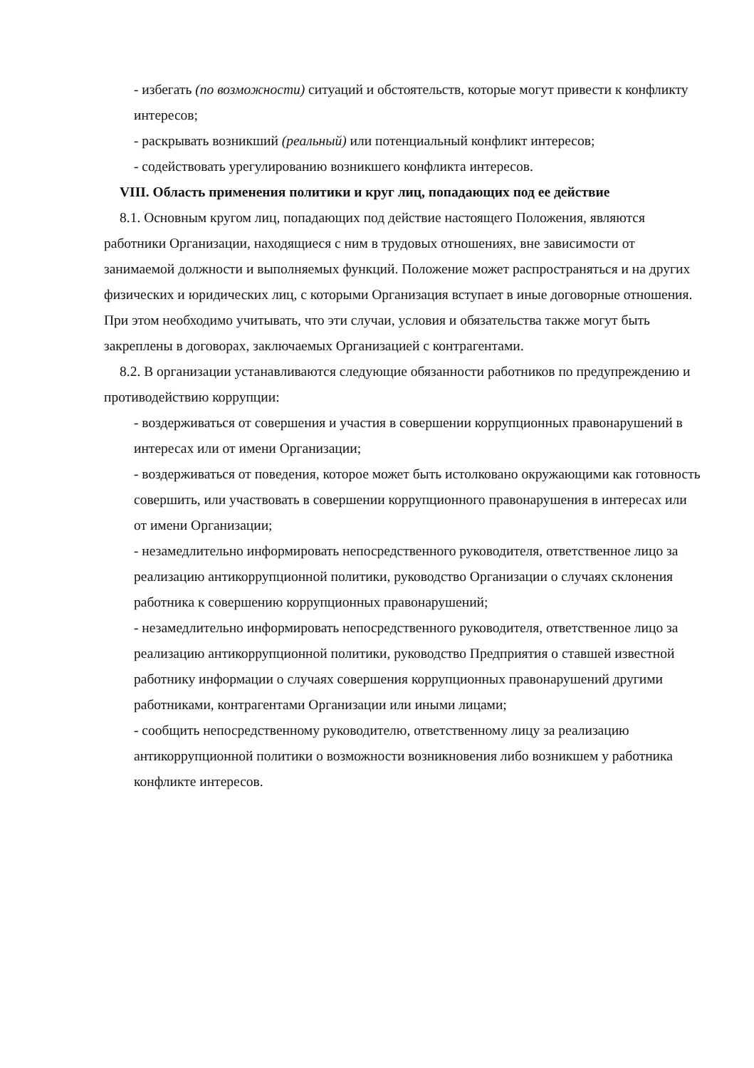- избегать (по возможности) ситуаций и обстоятельств, которые могут привести к конфликту интересов;
- раскрывать возникший (реальный) или потенциальный конфликт интересов;
- содействовать урегулированию возникшего конфликта интересов.
VIII. Область применения политики и круг лиц, попадающих под ее действие
8.1. Основным кругом лиц, попадающих под действие настоящего Положения, являются работники Организации, находящиеся с ним в трудовых отношениях, вне зависимости от занимаемой должности и выполняемых функций. Положение может распространяться и на других физических и юридических лиц, с которыми Организация вступает в иные договорные отношения. При этом необходимо учитывать, что эти случаи, условия и обязательства также могут быть закреплены в договорах, заключаемых Организацией с контрагентами.
8.2. В организации устанавливаются следующие обязанности работников по предупреждению и противодействию коррупции:
- воздерживаться от совершения и участия в совершении коррупционных правонарушений в интересах или от имени Организации;
- воздерживаться от поведения, которое может быть истолковано окружающими как готовность совершить, или участвовать в совершении коррупционного правонарушения в интересах или от имени Организации;
- незамедлительно информировать непосредственного руководителя, ответственное лицо за реализацию антикоррупционной политики, руководство Организации о случаях склонения работника к совершению коррупционных правонарушений;
- незамедлительно информировать непосредственного руководителя, ответственное лицо за реализацию антикоррупционной политики, руководство Предприятия о ставшей известной работнику информации о случаях совершения коррупционных правонарушений другими работниками, контрагентами Организации или иными лицами;
- сообщить непосредственному руководителю, ответственному лицу за реализацию антикоррупционной политики о возможности возникновения либо возникшем у работника конфликте интересов.